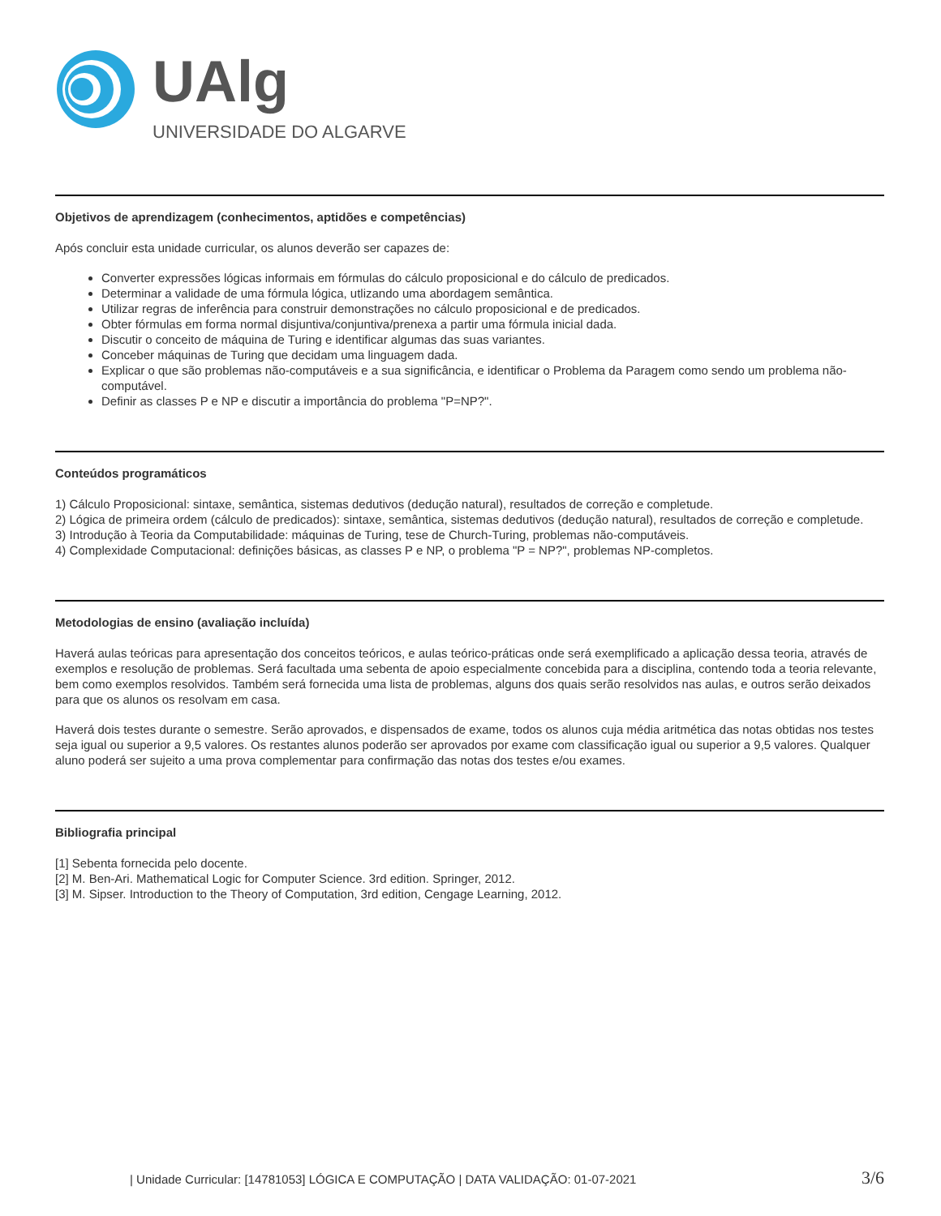UAlg
UNIVERSIDADE DO ALGARVE
Objetivos de aprendizagem (conhecimentos, aptidões e competências)
Após concluir esta unidade curricular, os alunos deverão ser capazes de:
Converter expressões lógicas informais em fórmulas do cálculo proposicional e do cálculo de predicados.
Determinar a validade de uma fórmula lógica, utlizando uma abordagem semântica.
Utilizar regras de inferência para construir demonstrações no cálculo proposicional e de predicados.
Obter fórmulas em forma normal disjuntiva/conjuntiva/prenexa a partir uma fórmula inicial dada.
Discutir o conceito de máquina de Turing e identificar algumas das suas variantes.
Conceber máquinas de Turing que decidam uma linguagem dada.
Explicar o que são problemas não-computáveis e a sua significância, e identificar o Problema da Paragem como sendo um problema não-computável.
Definir as classes P e NP e discutir a importância do problema "P=NP?".
Conteúdos programáticos
1) Cálculo Proposicional: sintaxe, semântica, sistemas dedutivos (dedução natural), resultados de correção e completude.
2) Lógica de primeira ordem (cálculo de predicados): sintaxe, semântica, sistemas dedutivos (dedução natural), resultados de correção e completude.
3) Introdução à Teoria da Computabilidade: máquinas de Turing, tese de Church-Turing, problemas não-computáveis.
4) Complexidade Computacional: definições básicas, as classes P e NP, o problema "P = NP?", problemas NP-completos.
Metodologias de ensino (avaliação incluída)
Haverá aulas teóricas para apresentação dos conceitos teóricos, e aulas teórico-práticas onde será exemplificado a aplicação dessa teoria, através de exemplos e resolução de problemas. Será facultada uma sebenta de apoio especialmente concebida para a disciplina, contendo toda a teoria relevante, bem como exemplos resolvidos. Também será fornecida uma lista de problemas, alguns dos quais serão resolvidos nas aulas, e outros serão deixados para que os alunos os resolvam em casa.
Haverá dois testes durante o semestre. Serão aprovados, e dispensados de exame, todos os alunos cuja média aritmética das notas obtidas nos testes seja igual ou superior a 9,5 valores. Os restantes alunos poderão ser aprovados por exame com classificação igual ou superior a 9,5 valores. Qualquer aluno poderá ser sujeito a uma prova complementar para confirmação das notas dos testes e/ou exames.
Bibliografia principal
[1] Sebenta fornecida pelo docente.
[2] M. Ben-Ari. Mathematical Logic for Computer Science. 3rd edition. Springer, 2012.
[3] M. Sipser. Introduction to the Theory of Computation, 3rd edition, Cengage Learning, 2012.
| Unidade Curricular: [14781053] LÓGICA E COMPUTAÇÃO | DATA VALIDAÇÃO: 01-07-2021 3/6